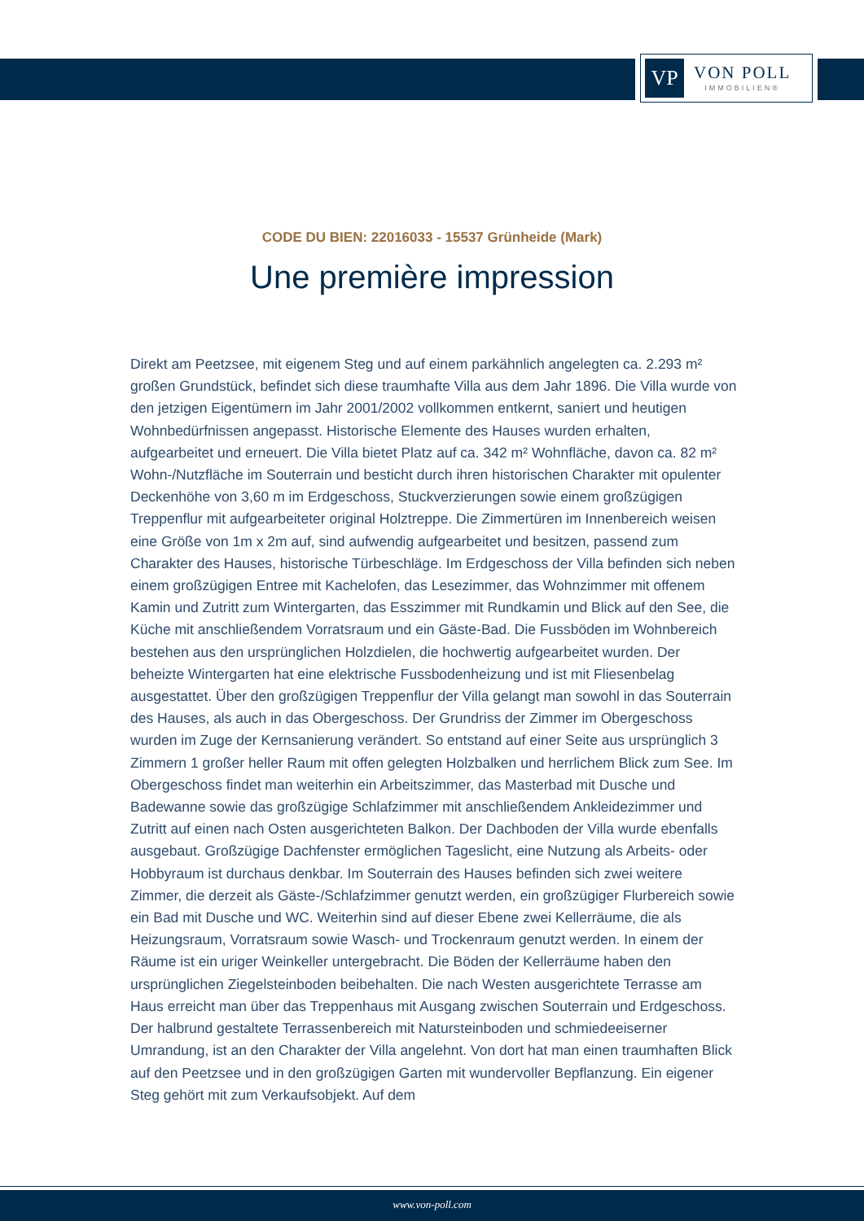VP
VON POLL
IMMOBILIEN®
CODE DU BIEN: 22016033 - 15537 Grünheide (Mark)
Une première impression
Direkt am Peetzsee, mit eigenem Steg und auf einem parkähnlich angelegten ca. 2.293 m² großen Grundstück, befindet sich diese traumhafte Villa aus dem Jahr 1896. Die Villa wurde von den jetzigen Eigentümern im Jahr 2001/2002 vollkommen entkernt, saniert und heutigen Wohnbedürfnissen angepasst. Historische Elemente des Hauses wurden erhalten, aufgearbeitet und erneuert. Die Villa bietet Platz auf ca. 342 m² Wohnfläche, davon ca. 82 m² Wohn-/Nutzfläche im Souterrain und besticht durch ihren historischen Charakter mit opulenter Deckenhöhe von 3,60 m im Erdgeschoss, Stuckverzierungen sowie einem großzügigen Treppenflur mit aufgearbeiteter original Holztreppe. Die Zimmertüren im Innenbereich weisen eine Größe von 1m x 2m auf, sind aufwendig aufgearbeitet und besitzen, passend zum Charakter des Hauses, historische Türbeschläge. Im Erdgeschoss der Villa befinden sich neben einem großzügigen Entree mit Kachelofen, das Lesezimmer, das Wohnzimmer mit offenem Kamin und Zutritt zum Wintergarten, das Esszimmer mit Rundkamin und Blick auf den See, die Küche mit anschließendem Vorratsraum und ein Gäste-Bad. Die Fussböden im Wohnbereich bestehen aus den ursprünglichen Holzdielen, die hochwertig aufgearbeitet wurden. Der beheizte Wintergarten hat eine elektrische Fussbodenheizung und ist mit Fliesenbelag ausgestattet. Über den großzügigen Treppenflur der Villa gelangt man sowohl in das Souterrain des Hauses, als auch in das Obergeschoss. Der Grundriss der Zimmer im Obergeschoss wurden im Zuge der Kernsanierung verändert. So entstand auf einer Seite aus ursprünglich 3 Zimmern 1 großer heller Raum mit offen gelegten Holzbalken und herrlichem Blick zum See. Im Obergeschoss findet man weiterhin ein Arbeitszimmer, das Masterbad mit Dusche und Badewanne sowie das großzügige Schlafzimmer mit anschließendem Ankleidezimmer und Zutritt auf einen nach Osten ausgerichteten Balkon. Der Dachboden der Villa wurde ebenfalls ausgebaut. Großzügige Dachfenster ermöglichen Tageslicht, eine Nutzung als Arbeits- oder Hobbyraum ist durchaus denkbar. Im Souterrain des Hauses befinden sich zwei weitere Zimmer, die derzeit als Gäste-/Schlafzimmer genutzt werden, ein großzügiger Flurbereich sowie ein Bad mit Dusche und WC. Weiterhin sind auf dieser Ebene zwei Kellerräume, die als Heizungsraum, Vorratsraum sowie Wasch- und Trockenraum genutzt werden. In einem der Räume ist ein uriger Weinkeller untergebracht. Die Böden der Kellerräume haben den ursprünglichen Ziegelsteinboden beibehalten. Die nach Westen ausgerichtete Terrasse am Haus erreicht man über das Treppenhaus mit Ausgang zwischen Souterrain und Erdgeschoss. Der halbrund gestaltete Terrassenbereich mit Natursteinboden und schmiedeeiserner Umrandung, ist an den Charakter der Villa angelehnt. Von dort hat man einen traumhaften Blick auf den Peetzsee und in den großzügigen Garten mit wundervoller Bepflanzung. Ein eigener Steg gehört mit zum Verkaufsobjekt. Auf dem
www.von-poll.com